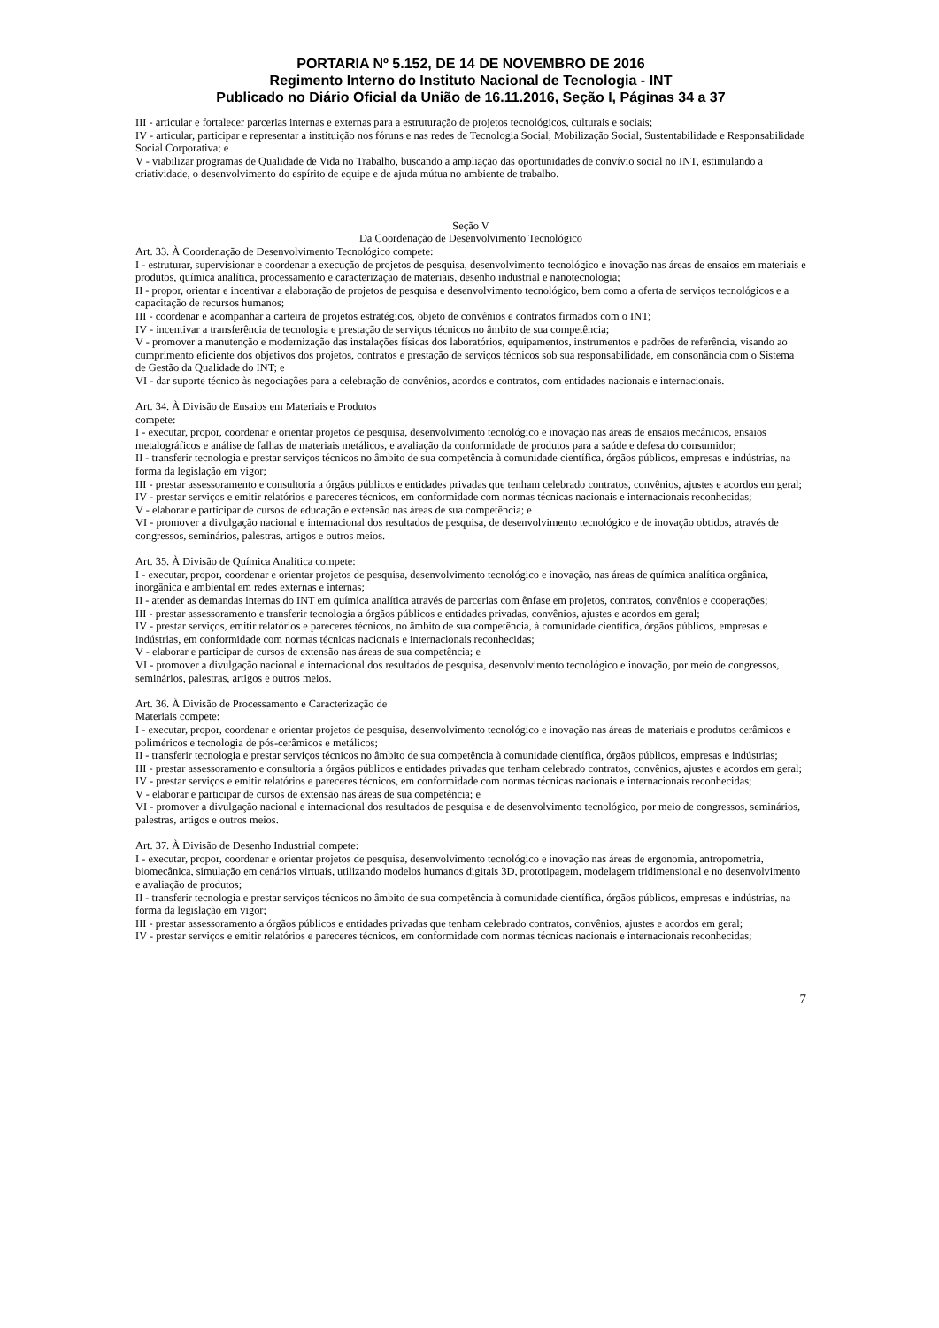PORTARIA Nº 5.152, DE 14 DE NOVEMBRO DE 2016
Regimento Interno do Instituto Nacional de Tecnologia - INT
Publicado no Diário Oficial da União de 16.11.2016, Seção I, Páginas 34 a 37
III - articular e fortalecer parcerias internas e externas para a estruturação de projetos tecnológicos, culturais e sociais;
IV - articular, participar e representar a instituição nos fóruns e nas redes de Tecnologia Social, Mobilização Social, Sustentabilidade e Responsabilidade Social Corporativa; e
V - viabilizar programas de Qualidade de Vida no Trabalho, buscando a ampliação das oportunidades de convívio social no INT, estimulando a criatividade, o desenvolvimento do espírito de equipe e de ajuda mútua no ambiente de trabalho.
Seção V
Da Coordenação de Desenvolvimento Tecnológico
Art. 33. À Coordenação de Desenvolvimento Tecnológico compete:
I - estruturar, supervisionar e coordenar a execução de projetos de pesquisa, desenvolvimento tecnológico e inovação nas áreas de ensaios em materiais e produtos, química analítica, processamento e caracterização de materiais, desenho industrial e nanotecnologia;
II - propor, orientar e incentivar a elaboração de projetos de pesquisa e desenvolvimento tecnológico, bem como a oferta de serviços tecnológicos e a capacitação de recursos humanos;
III - coordenar e acompanhar a carteira de projetos estratégicos, objeto de convênios e contratos firmados com o INT;
IV - incentivar a transferência de tecnologia e prestação de serviços técnicos no âmbito de sua competência;
V - promover a manutenção e modernização das instalações físicas dos laboratórios, equipamentos, instrumentos e padrões de referência, visando ao cumprimento eficiente dos objetivos dos projetos, contratos e prestação de serviços técnicos sob sua responsabilidade, em consonância com o Sistema de Gestão da Qualidade do INT; e
VI - dar suporte técnico às negociações para a celebração de convênios, acordos e contratos, com entidades nacionais e internacionais.
Art. 34. À Divisão de Ensaios em Materiais e Produtos
compete:
I - executar, propor, coordenar e orientar projetos de pesquisa, desenvolvimento tecnológico e inovação nas áreas de ensaios mecânicos, ensaios metalográficos e análise de falhas de materiais metálicos, e avaliação da conformidade de produtos para a saúde e defesa do consumidor;
II - transferir tecnologia e prestar serviços técnicos no âmbito de sua competência à comunidade científica, órgãos públicos, empresas e indústrias, na forma da legislação em vigor;
III - prestar assessoramento e consultoria a órgãos públicos e entidades privadas que tenham celebrado contratos, convênios, ajustes e acordos em geral;
IV - prestar serviços e emitir relatórios e pareceres técnicos, em conformidade com normas técnicas nacionais e internacionais reconhecidas;
V - elaborar e participar de cursos de educação e extensão nas áreas de sua competência; e
VI - promover a divulgação nacional e internacional dos resultados de pesquisa, de desenvolvimento tecnológico e de inovação obtidos, através de congressos, seminários, palestras, artigos e outros meios.
Art. 35. À Divisão de Química Analítica compete:
I - executar, propor, coordenar e orientar projetos de pesquisa, desenvolvimento tecnológico e inovação, nas áreas de química analítica orgânica, inorgânica e ambiental em redes externas e internas;
II - atender as demandas internas do INT em química analítica através de parcerias com ênfase em projetos, contratos, convênios e cooperações;
III - prestar assessoramento e transferir tecnologia a órgãos públicos e entidades privadas, convênios, ajustes e acordos em geral;
IV - prestar serviços, emitir relatórios e pareceres técnicos, no âmbito de sua competência, à comunidade científica, órgãos públicos, empresas e indústrias, em conformidade com normas técnicas nacionais e internacionais reconhecidas;
V - elaborar e participar de cursos de extensão nas áreas de sua competência; e
VI - promover a divulgação nacional e internacional dos resultados de pesquisa, desenvolvimento tecnológico e inovação, por meio de congressos, seminários, palestras, artigos e outros meios.
Art. 36. À Divisão de Processamento e Caracterização de
Materiais compete:
I - executar, propor, coordenar e orientar projetos de pesquisa, desenvolvimento tecnológico e inovação nas áreas de materiais e produtos cerâmicos e poliméricos e tecnologia de pós-cerâmicos e metálicos;
II - transferir tecnologia e prestar serviços técnicos no âmbito de sua competência à comunidade científica, órgãos públicos, empresas e indústrias;
III - prestar assessoramento e consultoria a órgãos públicos e entidades privadas que tenham celebrado contratos, convênios, ajustes e acordos em geral;
IV - prestar serviços e emitir relatórios e pareceres técnicos, em conformidade com normas técnicas nacionais e internacionais reconhecidas;
V - elaborar e participar de cursos de extensão nas áreas de sua competência; e
VI - promover a divulgação nacional e internacional dos resultados de pesquisa e de desenvolvimento tecnológico, por meio de congressos, seminários, palestras, artigos e outros meios.
Art. 37. À Divisão de Desenho Industrial compete:
I - executar, propor, coordenar e orientar projetos de pesquisa, desenvolvimento tecnológico e inovação nas áreas de ergonomia, antropometria, biomecânica, simulação em cenários virtuais, utilizando modelos humanos digitais 3D, prototipagem, modelagem tridimensional e no desenvolvimento e avaliação de produtos;
II - transferir tecnologia e prestar serviços técnicos no âmbito de sua competência à comunidade científica, órgãos públicos, empresas e indústrias, na forma da legislação em vigor;
III - prestar assessoramento a órgãos públicos e entidades privadas que tenham celebrado contratos, convênios, ajustes e acordos em geral;
IV - prestar serviços e emitir relatórios e pareceres técnicos, em conformidade com normas técnicas nacionais e internacionais reconhecidas;
7